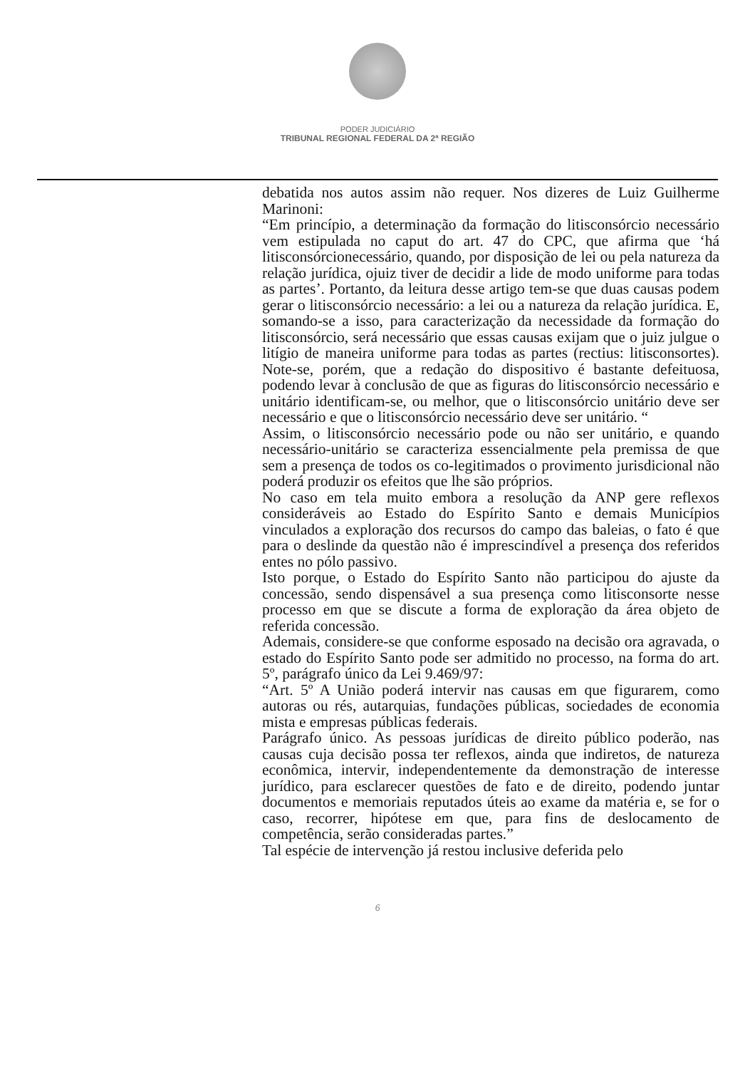PODER JUDICIÁRIO
TRIBUNAL REGIONAL FEDERAL DA 2ª REGIÃO
debatida nos autos assim não requer. Nos dizeres de Luiz Guilherme Marinoni:
“Em princípio, a determinação da formação do litisconsórcio necessário vem estipulada no caput do art. 47 do CPC, que afirma que ‘há litisconsórcionecessário, quando, por disposição de lei ou pela natureza da relação jurídica, ojuiz tiver de decidir a lide de modo uniforme para todas as partes’. Portanto, da leitura desse artigo tem-se que duas causas podem gerar o litisconsórcio necessário: a lei ou a natureza da relação jurídica. E, somando-se a isso, para caracterização da necessidade da formação do litisconsórcio, será necessário que essas causas exijam que o juiz julgue o litígio de maneira uniforme para todas as partes (rectius: litisconsortes). Note-se, porém, que a redação do dispositivo é bastante defeituosa, podendo levar à conclusão de que as figuras do litisconsórcio necessário e unitário identificam-se, ou melhor, que o litisconsórcio unitário deve ser necessário e que o litisconsórcio necessário deve ser unitário. “
Assim, o litisconsórcio necessário pode ou não ser unitário, e quando necessário-unitário se caracteriza essencialmente pela premissa de que sem a presença de todos os co-legitimados o provimento jurisdicional não poderá produzir os efeitos que lhe são próprios.
No caso em tela muito embora a resolução da ANP gere reflexos consideráveis ao Estado do Espírito Santo e demais Municípios vinculados a exploração dos recursos do campo das baleias, o fato é que para o deslinde da questão não é imprescindível a presença dos referidos entes no pólo passivo.
Isto porque, o Estado do Espírito Santo não participou do ajuste da concessão, sendo dispensável a sua presença como litisconsorte nesse processo em que se discute a forma de exploração da área objeto de referida concessão.
Ademais, considere-se que conforme esposado na decisão ora agravada, o estado do Espírito Santo pode ser admitido no processo, na forma do art. 5º, parágrafo único da Lei 9.469/97:
“Art. 5º A União poderá intervir nas causas em que figurarem, como autoras ou rés, autarquias, fundações públicas, sociedades de economia mista e empresas públicas federais.
Parágrafo único. As pessoas jurídicas de direito público poderão, nas causas cuja decisão possa ter reflexos, ainda que indiretos, de natureza econômica, intervir, independentemente da demonstração de interesse jurídico, para esclarecer questões de fato e de direito, podendo juntar documentos e memoriais reputados úteis ao exame da matéria e, se for o caso, recorrer, hipótese em que, para fins de deslocamento de competência, serão consideradas partes.”
Tal espécie de intervenção já restou inclusive deferida pelo
6